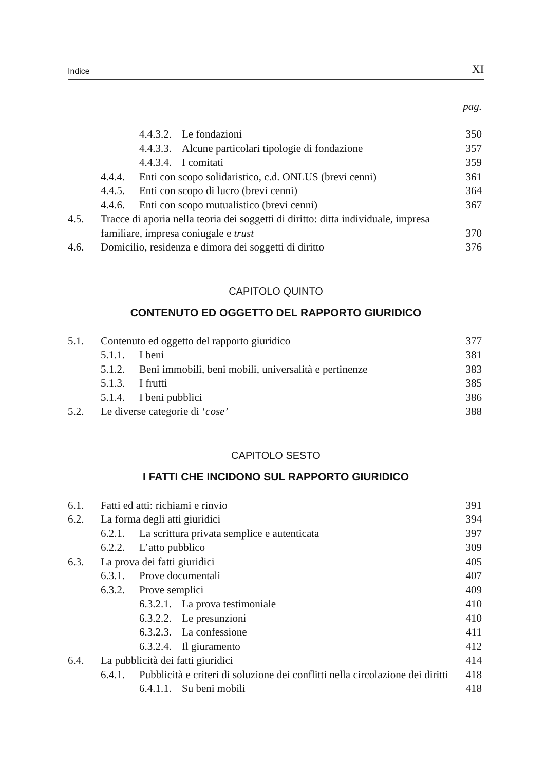Indice XI
pag.
4.4.3.2. Le fondazioni 350
4.4.3.3. Alcune particolari tipologie di fondazione 357
4.4.3.4. I comitati 359
4.4.4. Enti con scopo solidaristico, c.d. ONLUS (brevi cenni) 361
4.4.5. Enti con scopo di lucro (brevi cenni) 364
4.4.6. Enti con scopo mutualistico (brevi cenni) 367
4.5. Tracce di aporia nella teoria dei soggetti di diritto: ditta individuale, impresa familiare, impresa coniugale e trust 370
4.6. Domicilio, residenza e dimora dei soggetti di diritto 376
CAPITOLO QUINTO
CONTENUTO ED OGGETTO DEL RAPPORTO GIURIDICO
5.1. Contenuto ed oggetto del rapporto giuridico 377
5.1.1. I beni 381
5.1.2. Beni immobili, beni mobili, universalità e pertinenze 383
5.1.3. I frutti 385
5.1.4. I beni pubblici 386
5.2. Le diverse categorie di ‘cose’ 388
CAPITOLO SESTO
I FATTI CHE INCIDONO SUL RAPPORTO GIURIDICO
6.1. Fatti ed atti: richiami e rinvio 391
6.2. La forma degli atti giuridici 394
6.2.1. La scrittura privata semplice e autenticata 397
6.2.2. L’atto pubblico 309
6.3. La prova dei fatti giuridici 405
6.3.1. Prove documentali 407
6.3.2. Prove semplici 409
6.3.2.1. La prova testimoniale 410
6.3.2.2. Le presunzioni 410
6.3.2.3. La confessione 411
6.3.2.4. Il giuramento 412
6.4. La pubblicità dei fatti giuridici 414
6.4.1. Pubblicità e criteri di soluzione dei conflitti nella circolazione dei diritti 418
6.4.1.1. Su beni mobili 418